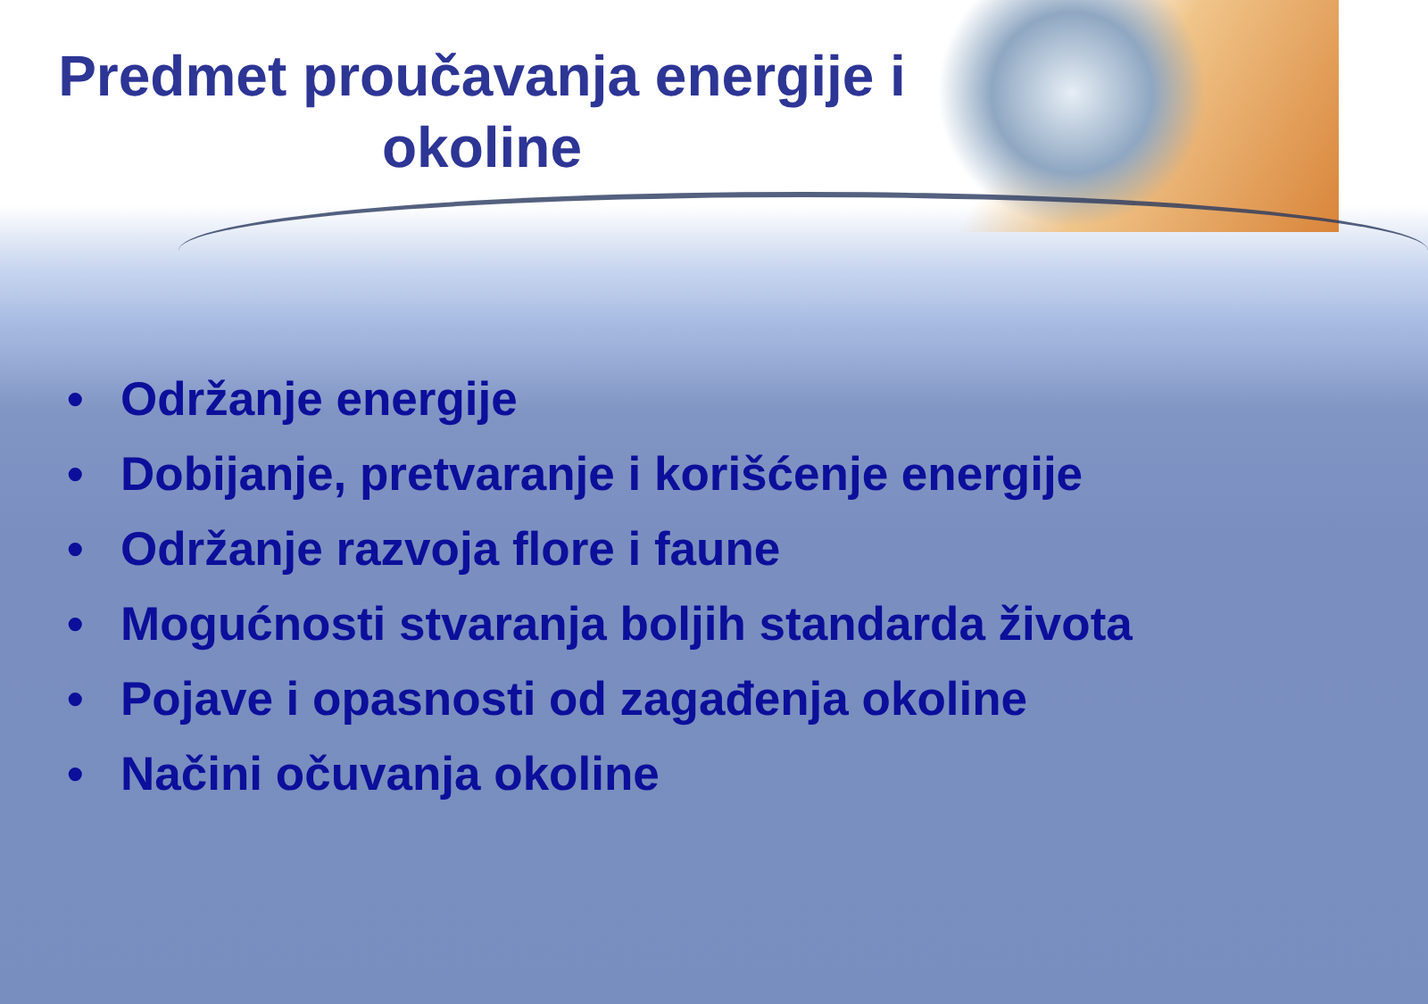Predmet proučavanja energije i okoline
• Održanje energije
• Dobijanje, pretvaranje i korišćenje energije
• Održanje razvoja flore i faune
• Mogućnosti stvaranja boljih standarda života
• Pojave i opasnosti od zagađenja okoline
• Načini očuvanja okoline